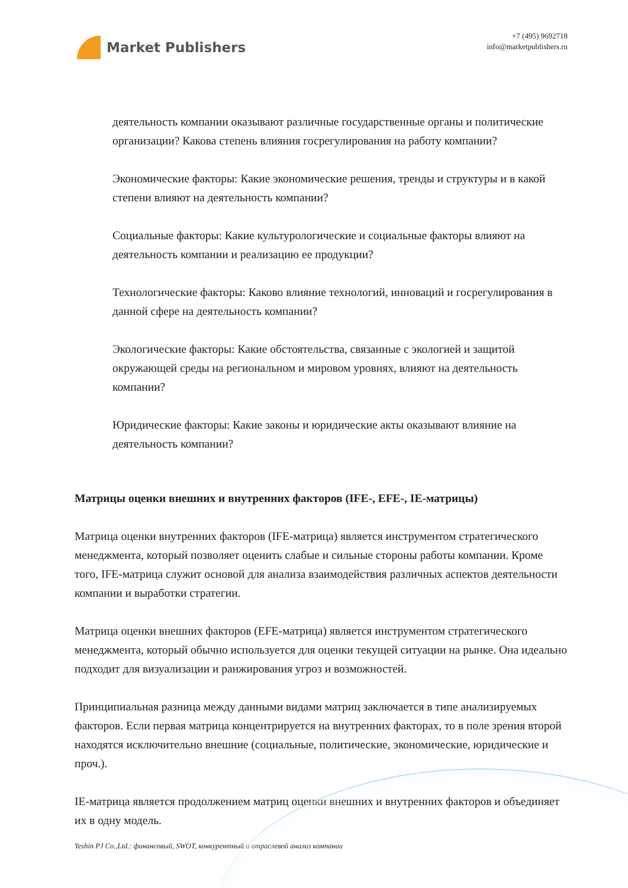Market Publishers
+7 (495) 9692718
info@marketpublishers.ru
деятельность компании оказывают различные государственные органы и политические организации? Какова степень влияния госрегулирования на работу компании?
Экономические факторы: Какие экономические решения, тренды и структуры и в какой степени влияют на деятельность компании?
Социальные факторы: Какие культурологические и социальные факторы влияют на деятельность компании и реализацию ее продукции?
Технологические факторы: Каково влияние технологий, инноваций и госрегулирования в данной сфере на деятельность компании?
Экологические факторы: Какие обстоятельства, связанные с экологией и защитой окружающей среды на региональном и мировом уровнях, влияют на деятельность компании?
Юридические факторы: Какие законы и юридические акты оказывают влияние на деятельность компании?
Матрицы оценки внешних и внутренних факторов (IFE-, EFE-, IE-матрицы)
Матрица оценки внутренних факторов (IFE-матрица) является инструментом стратегического менеджмента, который позволяет оценить слабые и сильные стороны работы компании. Кроме того, IFE-матрица служит основой для анализа взаимодействия различных аспектов деятельности компании и выработки стратегии.
Матрица оценки внешних факторов (EFE-матрица) является инструментом стратегического менеджмента, который обычно используется для оценки текущей ситуации на рынке. Она идеально подходит для визуализации и ранжирования угроз и возможностей.
Принципиальная разница между данными видами матриц заключается в типе анализируемых факторов. Если первая матрица концентрируется на внутренних факторах, то в поле зрения второй находятся исключительно внешние (социальные, политические, экономические, юридические и проч.).
IE-матрица является продолжением матриц оценки внешних и внутренних факторов и объединяет их в одну модель.
Yeshin PJ Co.,Ltd.: финансовый, SWOT, конкурентный и отраслевой анализ компании